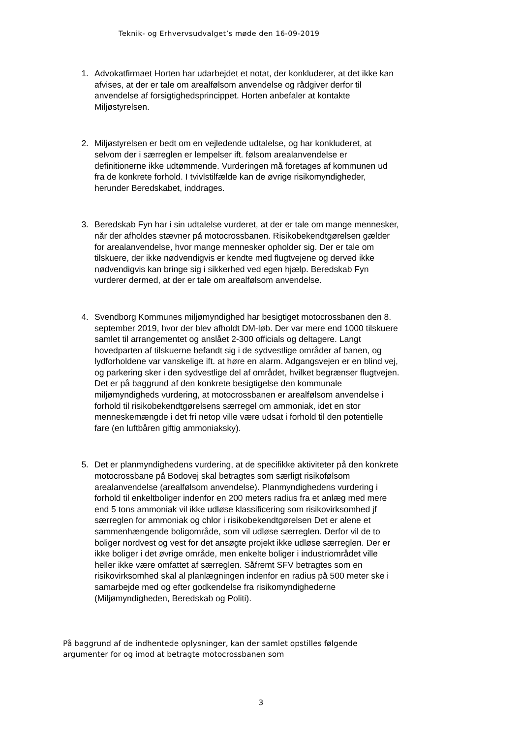Teknik- og Erhvervsudvalget’s møde den 16-09-2019
1. Advokatfirmaet Horten har udarbejdet et notat, der konkluderer, at det ikke kan afvises, at der er tale om arealfølsom anvendelse og rådgiver derfor til anvendelse af forsigtighedsprincippet. Horten anbefaler at kontakte Miljøstyrelsen.
2. Miljøstyrelsen er bedt om en vejledende udtalelse, og har konkluderet, at selvom der i særreglen er lempelser ift. følsom arealanvendelse er definitionerne ikke udtømmende. Vurderingen må foretages af kommunen ud fra de konkrete forhold. I tvivlstilfælde kan de øvrige risikomyndigheder, herunder Beredskabet, inddrages.
3. Beredskab Fyn har i sin udtalelse vurderet, at der er tale om mange mennesker, når der afholdes stævner på motocrossbanen. Risikobekendtgørelsen gælder for arealanvendelse, hvor mange mennesker opholder sig. Der er tale om tilskuere, der ikke nødvendigvis er kendte med flugtvejene og derved ikke nødvendigvis kan bringe sig i sikkerhed ved egen hjælp. Beredskab Fyn vurderer dermed, at der er tale om arealfølsom anvendelse.
4. Svendborg Kommunes miljømyndighed har besigtiget motocrossbanen den 8. september 2019, hvor der blev afholdt DM-løb. Der var mere end 1000 tilskuere samlet til arrangementet og anslået 2-300 officials og deltagere. Langt hovedparten af tilskuerne befandt sig i de sydvestlige områder af banen, og lydforholdene var vanskelige ift. at høre en alarm. Adgangsvejen er en blind vej, og parkering sker i den sydvestlige del af området, hvilket begrænser flugtvejen. Det er på baggrund af den konkrete besigtigelse den kommunale miljømyndigheds vurdering, at motocrossbanen er arealfølsom anvendelse i forhold til risikobekendtgørelsens særregel om ammoniak, idet en stor menneskemængde i det fri netop ville være udsat i forhold til den potentielle fare (en luftbåren giftig ammoniaksky).
5. Det er planmyndighedens vurdering, at de specifikke aktiviteter på den konkrete motocrossbane på Bodovej skal betragtes som særligt risikofølsom arealanvendelse (arealfølsom anvendelse). Planmyndighedens vurdering i forhold til enkeltboliger indenfor en 200 meters radius fra et anlæg med mere end 5 tons ammoniak vil ikke udløse klassificering som risikovirksomhed jf særreglen for ammoniak og chlor i risikobekendtgørelsen Det er alene et sammenhængende boligområde, som vil udløse særreglen. Derfor vil de to boliger nordvest og vest for det ansøgte projekt ikke udløse særreglen. Der er ikke boliger i det øvrige område, men enkelte boliger i industriområdet ville heller ikke være omfattet af særreglen. Såfremt SFV betragtes som en risikovirksomhed skal al planlægningen indenfor en radius på 500 meter ske i samarbejde med og efter godkendelse fra risikomyndighederne (Miljømyndigheden, Beredskab og Politi).
På baggrund af de indhentede oplysninger, kan der samlet opstilles følgende argumenter for og imod at betragte motocrossbanen som
3